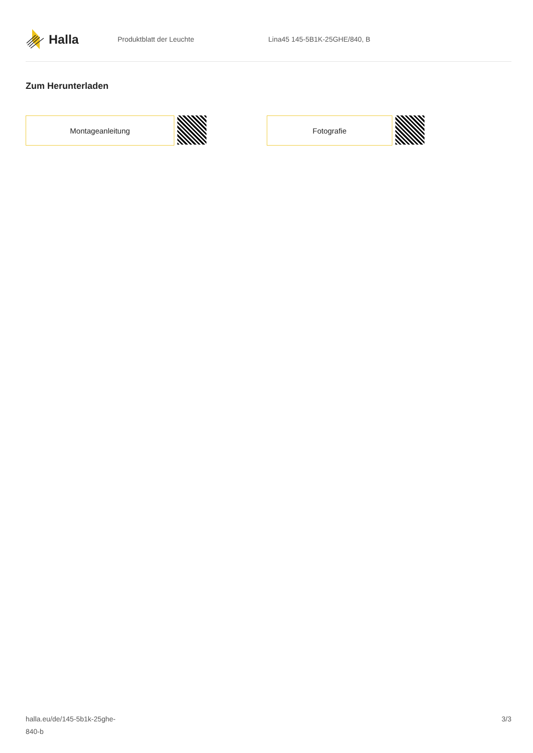Halla
Produktblatt der Leuchte Lina45 145-5B1K-25GHE/840, B
Zum Herunterladen
Montageanleitung Fotografie
halla.eu/de/145-5b1k-25ghe-
840-b
3/3